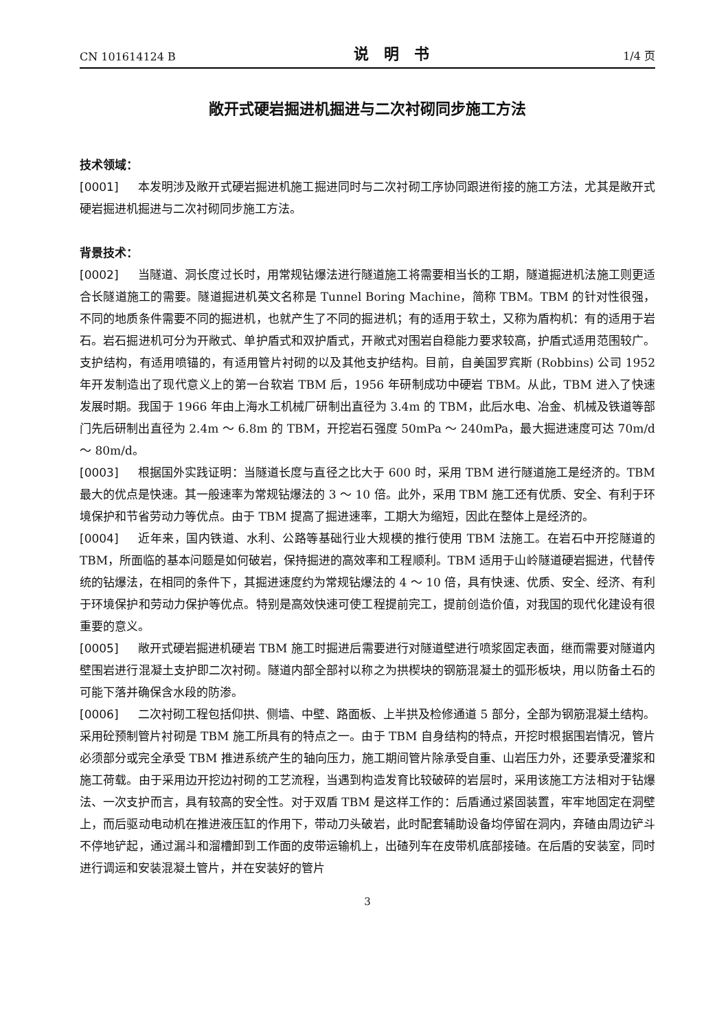CN 101614124 B 说明书 1/4 页
敞开式硬岩掘进机掘进与二次衬砌同步施工方法
技术领域：
[0001] 本发明涉及敞开式硬岩掘进机施工掘进同时与二次衬砌工序协同跟进衔接的施工方法，尤其是敞开式硬岩掘进机掘进与二次衬砌同步施工方法。
背景技术：
[0002] 当隧道、洞长度过长时，用常规钻爆法进行隧道施工将需要相当长的工期，隧道掘进机法施工则更适合长隧道施工的需要。隧道掘进机英文名称是 Tunnel Boring Machine，简称 TBM。TBM 的针对性很强，不同的地质条件需要不同的掘进机，也就产生了不同的掘进机；有的适用于软土，又称为盾构机：有的适用于岩石。岩石掘进机可分为开敞式、单护盾式和双护盾式，开敞式对围岩自稳能力要求较高，护盾式适用范围较广。支护结构，有适用喷锚的，有适用管片衬砌的以及其他支护结构。目前，自美国罗宾斯 (Robbins) 公司 1952 年开发制造出了现代意义上的第一台软岩 TBM 后，1956 年研制成功中硬岩 TBM。从此，TBM 进入了快速发展时期。我国于 1966 年由上海水工机械厂研制出直径为 3.4m 的 TBM，此后水电、冶金、机械及铁道等部门先后研制出直径为 2.4m ～ 6.8m 的 TBM，开挖岩石强度 50mPa ～ 240mPa，最大掘进速度可达 70m/d ～ 80m/d。
[0003] 根据国外实践证明：当隧道长度与直径之比大于 600 时，采用 TBM 进行隧道施工是经济的。TBM 最大的优点是快速。其一般速率为常规钻爆法的 3 ～ 10 倍。此外，采用 TBM 施工还有优质、安全、有利于环境保护和节省劳动力等优点。由于 TBM 提高了掘进速率，工期大为缩短，因此在整体上是经济的。
[0004] 近年来，国内铁道、水利、公路等基础行业大规模的推行使用 TBM 法施工。在岩石中开挖隧道的 TBM，所面临的基本问题是如何破岩，保持掘进的高效率和工程顺利。TBM 适用于山岭隧道硬岩掘进，代替传统的钻爆法，在相同的条件下，其掘进速度约为常规钻爆法的 4 ～ 10 倍，具有快速、优质、安全、经济、有利于环境保护和劳动力保护等优点。特别是高效快速可使工程提前完工，提前创造价值，对我国的现代化建设有很重要的意义。
[0005] 敞开式硬岩掘进机硬岩 TBM 施工时掘进后需要进行对隧道壁进行喷浆固定表面，继而需要对隧道内壁围岩进行混凝土支护即二次衬砌。隧道内部全部衬以称之为拱楔块的钢筋混凝土的弧形板块，用以防备土石的可能下落并确保含水段的防渗。
[0006] 二次衬砌工程包括仰拱、侧墙、中壁、路面板、上半拱及检修通道 5 部分，全部为钢筋混凝土结构。采用砼预制管片衬砌是 TBM 施工所具有的特点之一。由于 TBM 自身结构的特点，开挖时根据围岩情况，管片必须部分或完全承受 TBM 推进系统产生的轴向压力，施工期间管片除承受自重、山岩压力外，还要承受灌浆和施工荷载。由于采用边开挖边衬砌的工艺流程，当遇到构造发育比较破碎的岩层时，采用该施工方法相对于钻爆法、一次支护而言，具有较高的安全性。对于双盾 TBM 是这样工作的：后盾通过紧固装置，牢牢地固定在洞壁上，而后驱动电动机在推进液压缸的作用下，带动刀头破岩，此时配套辅助设备均停留在洞内，弃碴由周边铲斗不停地铲起，通过漏斗和溜槽卸到工作面的皮带运输机上，出碴列车在皮带机底部接碴。在后盾的安装室，同时进行调运和安装混凝土管片，并在安装好的管片
3